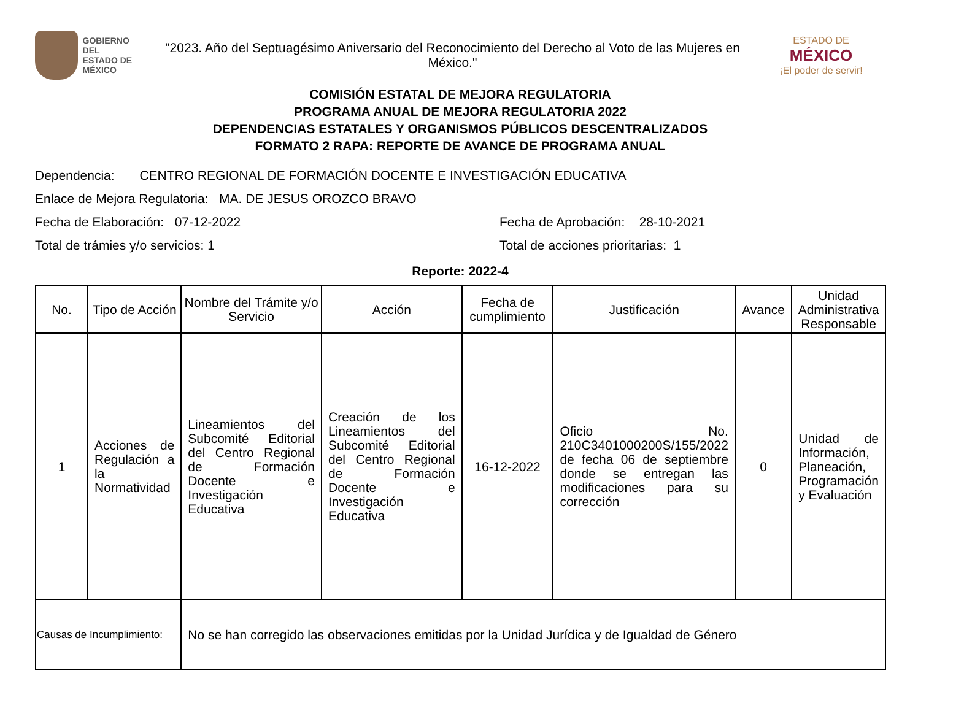GOBIERNO DEL
ESTADO DE
MÉXICO
"2023. Año del Septuagésimo Aniversario del Reconocimiento del Derecho al Voto de las Mujeres en México."
ESTADO DE
MÉXICO
¡El poder de servir!
COMISIÓN ESTATAL DE MEJORA REGULATORIA
PROGRAMA ANUAL DE MEJORA REGULATORIA 2022
DEPENDENCIAS ESTATALES Y ORGANISMOS PÚBLICOS DESCENTRALIZADOS
FORMATO 2 RAPA: REPORTE DE AVANCE DE PROGRAMA ANUAL
Dependencia: CENTRO REGIONAL DE FORMACIÓN DOCENTE E INVESTIGACIÓN EDUCATIVA
Enlace de Mejora Regulatoria: MA. DE JESUS OROZCO BRAVO
Fecha de Elaboración: 07-12-2022 Fecha de Aprobación: 28-10-2021
Total de trámies y/o servicios: 1 Total de acciones prioritarias: 1
Reporte: 2022-4
| No. | Tipo de Acción | Nombre del Trámite y/o Servicio | Acción | Fecha de cumplimiento | Justificación | Avance | Unidad Administrativa Responsable |
| --- | --- | --- | --- | --- | --- | --- | --- |
| 1 | Acciones de Regulación a la Normatividad | Lineamientos del Subcomité Editorial del Centro Regional de Formación Docente e Investigación Educativa | Creación de los Lineamientos del Subcomité Editorial del Centro Regional de Formación Docente e Investigación Educativa | 16-12-2022 | Oficio No. 210C3401000200S/155/2022 de fecha 06 de septiembre donde se entregan las modificaciones para su corrección | 0 | Unidad de Información, Planeación, Programación y Evaluación |
| Causas de Incumplimiento: | | No se han corregido las observaciones emitidas por la Unidad Jurídica y de Igualdad de Género | | | | | |